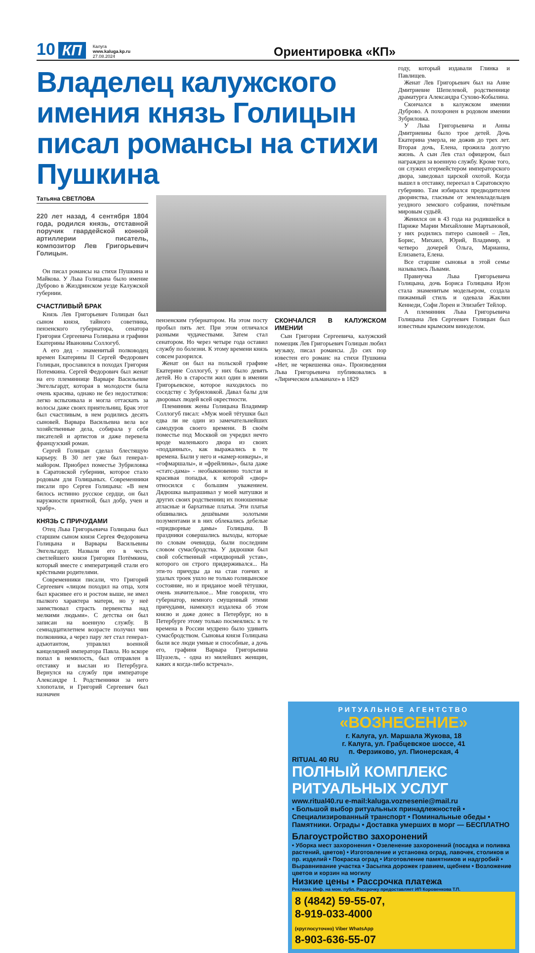10 КП Калуга
www.kaluga.kp.ru
27.08.2024 Ориентировка «КП»
Владелец калужского имения князь Голицын писал романсы на стихи Пушкина
Татьяна СВЕТЛОВА
220 лет назад, 4 сентября 1804 года, родился князь, отставной поручик гвардейской конной артиллерии писатель, композитор Лев Григорьевич Голицын.
Он писал романсы на стихи Пушкина и Майкова. У Льва Голицына было имение Дуброво в Жиздринском уезде Калужской губернии.
СЧАСТЛИВЫЙ БРАК
Князь Лев Григорьевич Голицын был сыном князя, тайного советника, пензенского губернатора, сенатора Григория Сергеевича Голицына и графини Екатерины Ивановны Соллогуб.
А его дед - знаменитый полководец времен Екатерины II Сергей Федорович Голицын, прославился в походах Григория Потемкина. Сергей Федорович был женат на его племяннице Варваре Васильевне Энгельгардт, которая в молодости была очень красива, однако не без недостатков: легко вспыхивала и могла оттаскать за волосы даже своих приятельниц. Брак этот был счастливым, в нем родились десять сыновей. Варвара Васильевна вела все хозяйственные дела, собирала у себя писателей и артистов и даже перевела французский роман.
Сергей Голицын сделал блестящую карьеру. В 30 лет уже был генерал-майором. Приобрел поместье Зубриловка в Саратовской губернии, которое стало родовым для Голицыных. Современники писали про Сергея Голицына: «В нем билось истинно русское сердце, он был наружности приятной, был добр, учен и храбр».
КНЯЗЬ С ПРИЧУДАМИ
Отец Льва Григорьевича Голицына был старшим сыном князя Сергея Федоровича Голицына и Варвары Васильевны Энгельгардт. Назвали его в честь светлейшего князя Григория Потёмкина, который вместе с императрицей стали его крёстными родителями.
Современники писали, что Григорий Сергеевич «лицом походил на отца, хотя был красивее его и ростом выше, не имел пылкого характера матери, но у неё заимствовал страсть первенства над мелкими людьми». С детства он был записан на военную службу. В семнадцатилетнем возрасте получил чин полковника, а через пару лет стал генерал-адъютантом, управлял военной канцелярией императора Павла. Но вскоре попал в немилость, был отправлен в отставку и выслан из Петербурга. Вернулся на службу при императоре Александре I. Родственники за него хлопотали, и Григорий Сергеевич был назначен
пензенским губернатором. На этом посту пробыл пять лет. При этом отличался разными чудачествами. Затем стал сенатором. Но через четыре года оставил службу по болезни. К этому времени князь совсем разорился.
Женат он был на польской графине Екатерине Соллогуб, у них было девять детей. Но в старости жил один в имении Григорьевское, которое находилось по соседству с Зубриловкой. Давал балы для дворовых людей всей окрестности.
Племянник жены Голицына Владимир Соллогуб писал: «Муж моей тётушки был едва ли не один из замечательнейших самодуров своего времени. В своём поместье под Москвой он учредил нечто вроде маленького двора из своих «подданных», как выражались в те времена. Были у него и «камер-юнкеры», и «гофмаршалы», и «фрейлины», была даже «статс-дама» - необыкновенно толстая и красивая попадья, к которой «двор» относился с большим уважением. Дядюшка выпрашивал у моей матушки и других своих родственниц их поношенные атласные и бархатные платья. Эти платья обшивались дешёвыми золотыми позументами и в них облекались дебелые «придворные дамы» Голицына. В праздники совершались выходы, которые по словам очевидца, были последним словом сумасбродства. У дядюшки был свой собственный «придворный устав», которого он строго придерживался... На эти-то причуды да на стаи гончих и удалых троек ушло не только голицынское состояние, но и приданое моей тётушки, очень значительное... Мне говорили, что губернатор, немного смущенный этими причудами, намекнул издалека об этом князю и даже донес в Петербург, но в Петербурге этому только посмеялись: в те времена в России мудрено было удивить сумасбродством. Сыновья князя Голицына были все люди умные и способные, а дочь его, графиня Варвара Григорьевна Шуазель, - одна из милейших женщин, каких я когда-либо встречал».
СКОНЧАЛСЯ В КАЛУЖСКОМ ИМЕНИИ
Сын Григория Сергеевича, калужский помещик Лев Григорьевич Голицын любил музыку, писал романсы. До сих пор известен его романс на стихи Пушкина «Нет, не черкешенка она». Произведения Льва Григорьевича публиковались в «Лирическом альманахе» в 1829
году, который издавали Глинка и Павлищев.
Женат Лев Григорьевич был на Анне Дмитриевне Шепелевой, родственнице драматурга Александра Сухово-Кобылина.
Скончался в калужском имении Дуброво. А похоронен в родовом имении Зубриловка.
У Льва Григорьевича и Анны Дмитриевны было трое детей. Дочь Екатерина умерла, не дожив до трех лет. Вторая дочь, Елена, прожила долгую жизнь. А сын Лев стал офицером, был награжден за военную службу. Кроме того, он служил егермейстером императорского двора, заведовал царской охотой. Когда вышел в отставку, переехал в Саратовскую губернию. Там избирался предводителем дворянства, гласным от землевладельцев уездного земского собрания, почётным мировым судьёй.
Женился он в 43 года на родившейся в Париже Марии Михайловне Мартыновой, у них родились пятеро сыновей – Лев, Борис, Михаил, Юрий, Владимир, и четверо дочерей Ольга, Марианна, Елизавета, Елена.
Все старшие сыновья в этой семье назывались Львами.
Правнучка Льва Григорьевича Голицына, дочь Бориса Голицына Ирэн стала знаменитым модельером, создала пижамный стиль и одевала Жаклин Кеннеди, Софи Лорен и Элизабет Тейлор.
А племянник Льва Григорьевича Голицына Лев Сергеевич Голицын был известным крымским виноделом.
РИТУАЛЬНОЕ АГЕНТСТВО
«ВОЗНЕСЕНИЕ»
г. Калуга, ул. Маршала Жукова, 18
г. Калуга, ул. Грабцевское шоссе, 41
п. Ферзиково, ул. Пионерская, 4
RITUAL 40 RU
ПОЛНЫЙ КОМПЛЕКС РИТУАЛЬНЫХ УСЛУГ
www.ritual40.ru e-mail:kaluga.voznesenie@mail.ru
• Большой выбор ритуальных принадлежностей • Специализированный транспорт • Поминальные обеды • Памятники. Ограды • Доставка умерших в морг — БЕСПЛАТНО
Благоустройство захоронений
• Уборка мест захоронения • Озеленение захоронений (посадка и поливка растений, цветов) • Изготовление и установка оград, лавочек, столиков и пр. изделий • Покраска оград • Изготовление памятников и надгробий • Выравнивание участка • Засыпка дорожек гравием, щебнем • Возложение цветов и корзин на могилу
Низкие цены • Рассрочка платежа
Реклама. Инф. на мом. публ. Рассрочку предоставляет ИП Коровенкова Т.П.
8 (4842) 59-55-07,
8-919-033-4000
(круглосуточно) Viber WhatsApp
8-903-636-55-07